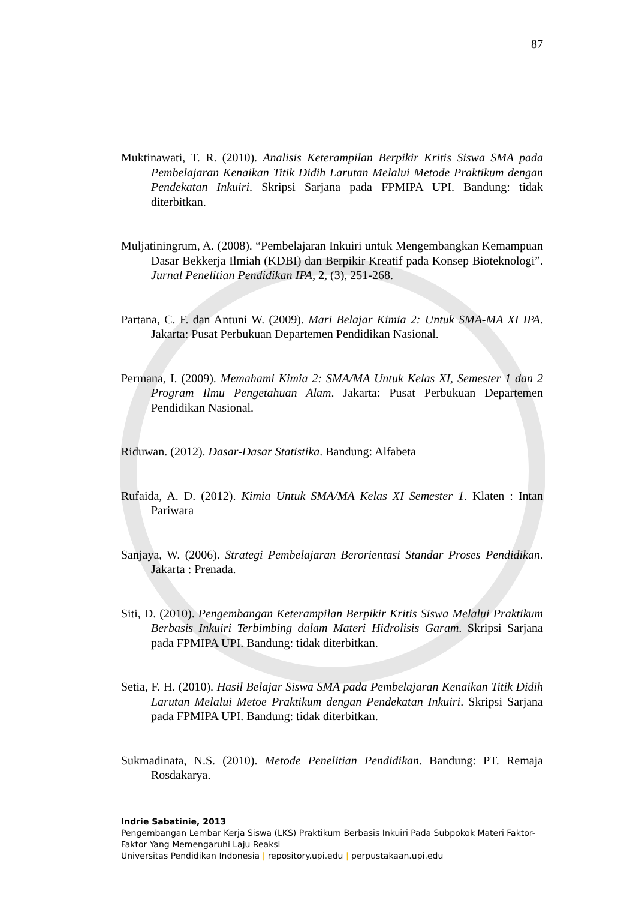87
Muktinawati, T. R. (2010). Analisis Keterampilan Berpikir Kritis Siswa SMA pada Pembelajaran Kenaikan Titik Didih Larutan Melalui Metode Praktikum dengan Pendekatan Inkuiri. Skripsi Sarjana pada FPMIPA UPI. Bandung: tidak diterbitkan.
Muljatiningrum, A. (2008). “Pembelajaran Inkuiri untuk Mengembangkan Kemampuan Dasar Bekkerja Ilmiah (KDBI) dan Berpikir Kreatif pada Konsep Bioteknologi”. Jurnal Penelitian Pendidikan IPA, 2, (3), 251-268.
Partana, C. F. dan Antuni W. (2009). Mari Belajar Kimia 2: Untuk SMA-MA XI IPA. Jakarta: Pusat Perbukuan Departemen Pendidikan Nasional.
Permana, I. (2009). Memahami Kimia 2: SMA/MA Untuk Kelas XI, Semester 1 dan 2 Program Ilmu Pengetahuan Alam. Jakarta: Pusat Perbukuan Departemen Pendidikan Nasional.
Riduwan. (2012). Dasar-Dasar Statistika. Bandung: Alfabeta
Rufaida, A. D. (2012). Kimia Untuk SMA/MA Kelas XI Semester 1. Klaten : Intan Pariwara
Sanjaya, W. (2006). Strategi Pembelajaran Berorientasi Standar Proses Pendidikan. Jakarta : Prenada.
Siti, D. (2010). Pengembangan Keterampilan Berpikir Kritis Siswa Melalui Praktikum Berbasis Inkuiri Terbimbing dalam Materi Hidrolisis Garam. Skripsi Sarjana pada FPMIPA UPI. Bandung: tidak diterbitkan.
Setia, F. H. (2010). Hasil Belajar Siswa SMA pada Pembelajaran Kenaikan Titik Didih Larutan Melalui Metoe Praktikum dengan Pendekatan Inkuiri. Skripsi Sarjana pada FPMIPA UPI. Bandung: tidak diterbitkan.
Sukmadinata, N.S. (2010). Metode Penelitian Pendidikan. Bandung: PT. Remaja Rosdakarya.
Indrie Sabatinie, 2013
Pengembangan Lembar Kerja Siswa (LKS) Praktikum Berbasis Inkuiri Pada Subpokok Materi Faktor-Faktor Yang Memengaruhi Laju Reaksi
Universitas Pendidikan Indonesia | repository.upi.edu | perpustakaan.upi.edu